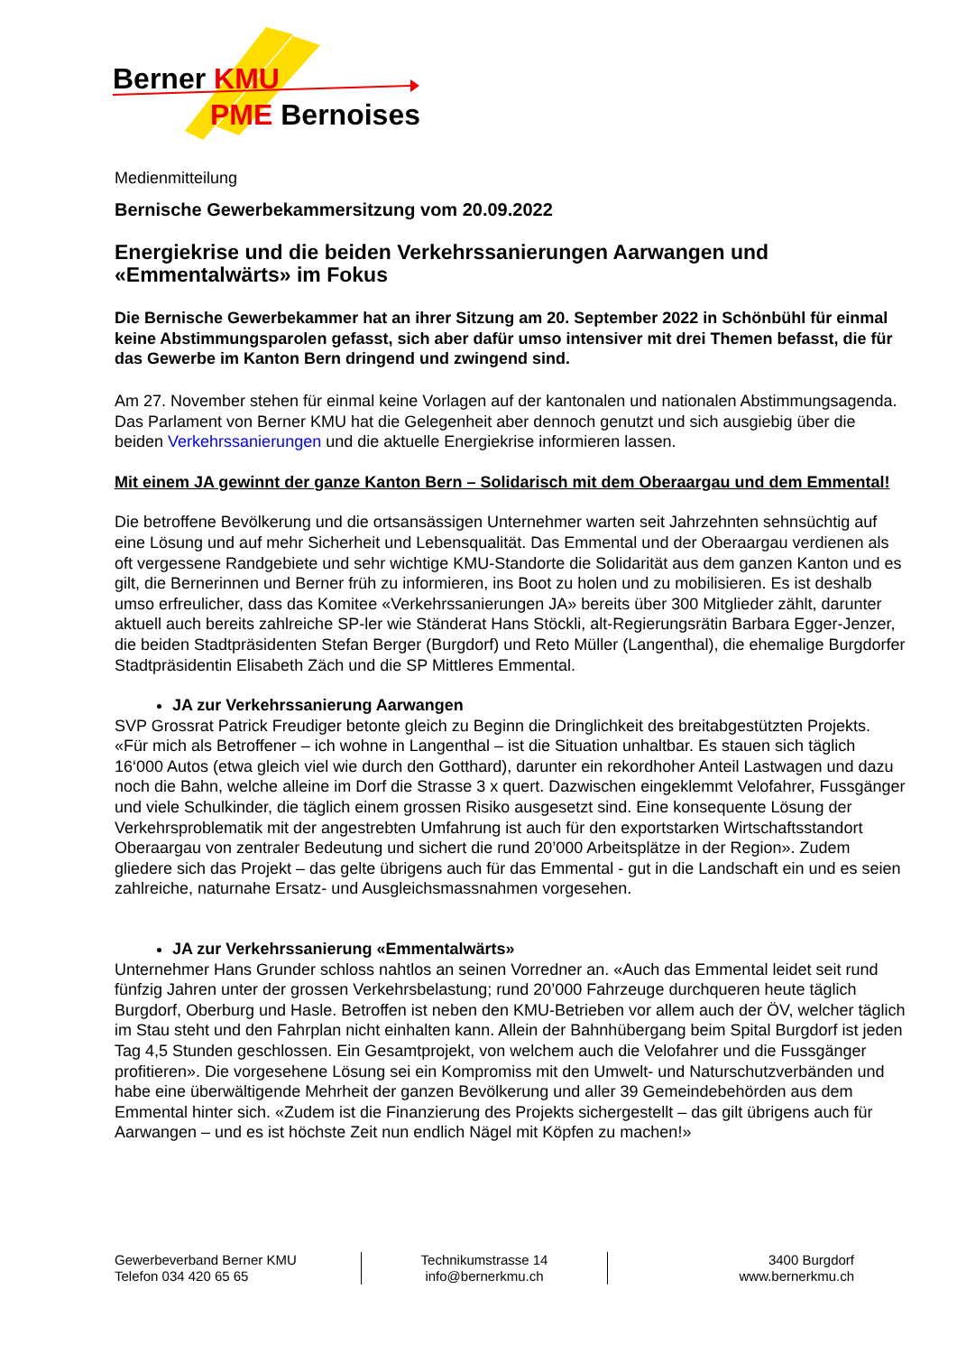Berner KMU
PME Bernoises
Medienmitteilung
Bernische Gewerbekammersitzung vom 20.09.2022
Energiekrise und die beiden Verkehrssanierungen Aarwangen und «Emmentalwärts» im Fokus
Die Bernische Gewerbekammer hat an ihrer Sitzung am 20. September 2022 in Schönbühl für einmal keine Abstimmungsparolen gefasst, sich aber dafür umso intensiver mit drei Themen befasst, die für das Gewerbe im Kanton Bern dringend und zwingend sind.
Am 27. November stehen für einmal keine Vorlagen auf der kantonalen und nationalen Abstimmungsagenda. Das Parlament von Berner KMU hat die Gelegenheit aber dennoch genutzt und sich ausgiebig über die beiden Verkehrssanierungen und die aktuelle Energiekrise informieren lassen.
Mit einem JA gewinnt der ganze Kanton Bern – Solidarisch mit dem Oberaargau und dem Emmental!
Die betroffene Bevölkerung und die ortsansässigen Unternehmer warten seit Jahrzehnten sehnsüchtig auf eine Lösung und auf mehr Sicherheit und Lebensqualität. Das Emmental und der Oberaargau verdienen als oft vergessene Randgebiete und sehr wichtige KMU-Standorte die Solidarität aus dem ganzen Kanton und es gilt, die Bernerinnen und Berner früh zu informieren, ins Boot zu holen und zu mobilisieren. Es ist deshalb umso erfreulicher, dass das Komitee «Verkehrssanierungen JA» bereits über 300 Mitglieder zählt, darunter aktuell auch bereits zahlreiche SP-ler wie Ständerat Hans Stöckli, alt-Regierungsrätin Barbara Egger-Jenzer, die beiden Stadtpräsidenten Stefan Berger (Burgdorf) und Reto Müller (Langenthal), die ehemalige Burgdorfer Stadtpräsidentin Elisabeth Zäch und die SP Mittleres Emmental.
JA zur Verkehrssanierung Aarwangen
SVP Grossrat Patrick Freudiger betonte gleich zu Beginn die Dringlichkeit des breitabgestützten Projekts. «Für mich als Betroffener – ich wohne in Langenthal – ist die Situation unhaltbar. Es stauen sich täglich 16‘000 Autos (etwa gleich viel wie durch den Gotthard), darunter ein rekordhoher Anteil Lastwagen und dazu noch die Bahn, welche alleine im Dorf die Strasse 3 x quert. Dazwischen eingeklemmt Velofahrer, Fussgänger und viele Schulkinder, die täglich einem grossen Risiko ausgesetzt sind. Eine konsequente Lösung der Verkehrsproblematik mit der angestrebten Umfahrung ist auch für den exportstarken Wirtschaftsstandort Oberaargau von zentraler Bedeutung und sichert die rund 20’000 Arbeitsplätze in der Region». Zudem gliedere sich das Projekt – das gelte übrigens auch für das Emmental - gut in die Landschaft ein und es seien zahlreiche, naturnahe Ersatz- und Ausgleichsmassnahmen vorgesehen.
JA zur Verkehrssanierung «Emmentalwärts»
Unternehmer Hans Grunder schloss nahtlos an seinen Vorredner an. «Auch das Emmental leidet seit rund fünfzig Jahren unter der grossen Verkehrsbelastung; rund 20’000 Fahrzeuge durchqueren heute täglich Burgdorf, Oberburg und Hasle. Betroffen ist neben den KMU-Betrieben vor allem auch der ÖV, welcher täglich im Stau steht und den Fahrplan nicht einhalten kann. Allein der Bahnhübergang beim Spital Burgdorf ist jeden Tag 4,5 Stunden geschlossen. Ein Gesamtprojekt, von welchem auch die Velofahrer und die Fussgänger profitieren». Die vorgesehene Lösung sei ein Kompromiss mit den Umwelt- und Naturschutzverbänden und habe eine überwältigende Mehrheit der ganzen Bevölkerung und aller 39 Gemeindebehörden aus dem Emmental hinter sich. «Zudem ist die Finanzierung des Projekts sichergestellt – das gilt übrigens auch für Aarwangen – und es ist höchste Zeit nun endlich Nägel mit Köpfen zu machen!»
Gewerbeverband Berner KMU
Telefon 034 420 65 65
Technikumstrasse 14
info@bernerkmu.ch
3400 Burgdorf
www.bernerkmu.ch